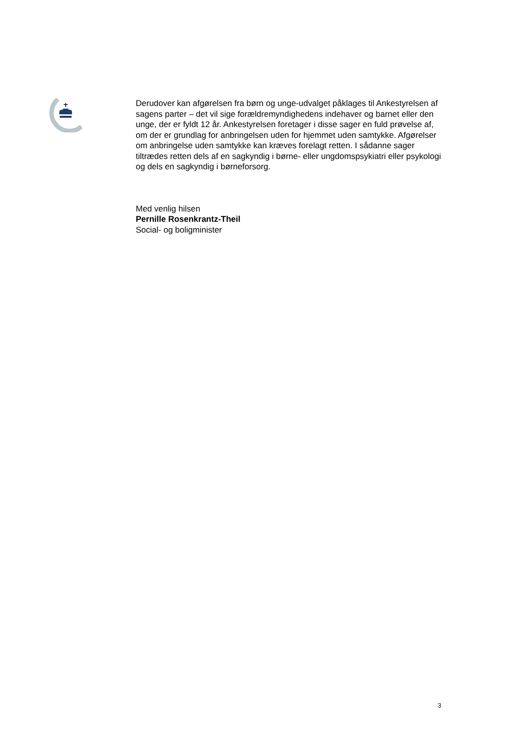Derudover kan afgørelsen fra børn og unge-udvalget påklages til Ankestyrelsen af sagens parter – det vil sige forældremyndighedens indehaver og barnet eller den unge, der er fyldt 12 år. Ankestyrelsen foretager i disse sager en fuld prøvelse af, om der er grundlag for anbringelsen uden for hjemmet uden samtykke. Afgørelser om anbringelse uden samtykke kan kræves forelagt retten. I sådanne sager tiltrædes retten dels af en sagkyndig i børne- eller ungdomspsykiatri eller psykologi og dels en sagkyndig i børneforsorg.
Med venlig hilsen
Pernille Rosenkrantz-Theil
Social- og boligminister
3